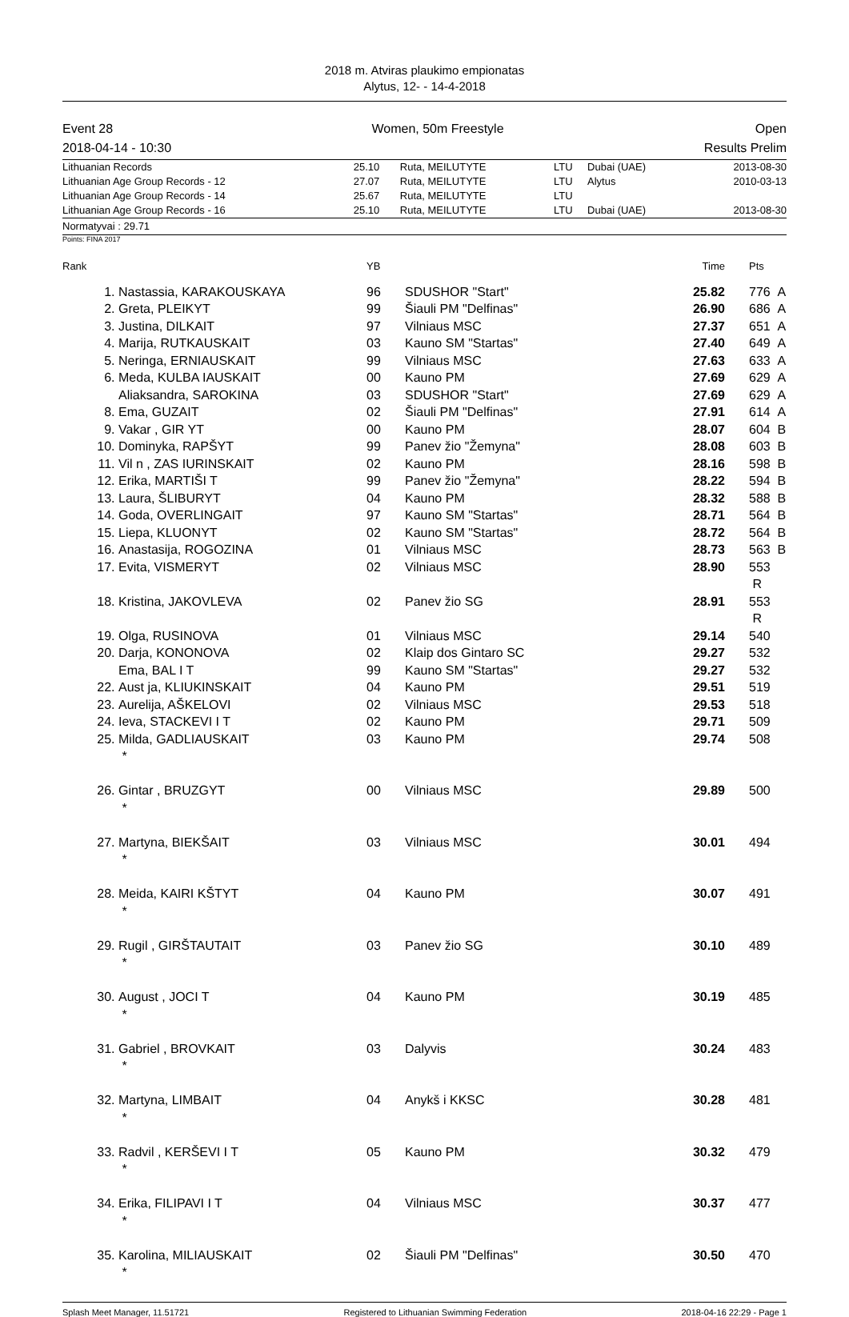2018 m. Atviras plaukimo empionatas
Alytus, 12- - 14-4-2018
Event 28
2018-04-14 - 10:30 Women, 50m Freestyle Open
Results Prelim
| Lithuanian Records | 25.10 | Ruta, MEILUTYTE | LTU | Dubai (UAE) | 2013-08-30 |
| Lithuanian Age Group Records - 12 | 27.07 | Ruta, MEILUTYTE | LTU | Alytus | 2010-03-13 |
| Lithuanian Age Group Records - 14 | 25.67 | Ruta, MEILUTYTE | LTU | | |
| Lithuanian Age Group Records - 16 | 25.10 | Ruta, MEILUTYTE | LTU | Dubai (UAE) | 2013-08-30 |
Normatyvai : 29.71
Points: FINA 2017
| Rank | | YB | | Time | | Pts |
| --- | --- | --- | --- | --- | --- | --- |
| 1. | Nastassia, KARAKOUSKAYA | 96 | SDUSHOR "Start" | 25.82 | | 776 A |
| 2. | Greta, PLEIKYT | 99 | Šiauli PM "Delfinas" | 26.90 | | 686 A |
| 3. | Justina, DILKAIT | 97 | Vilniaus MSC | 27.37 | | 651 A |
| 4. | Marija, RUTKAUSKAIT | 03 | Kauno SM "Startas" | 27.40 | | 649 A |
| 5. | Neringa, ERNIAUSKAIT | 99 | Vilniaus MSC | 27.63 | | 633 A |
| 6. | Meda, KULBA IAUSKAIT | 00 | Kauno PM | 27.69 | | 629 A |
| | Aliaksandra, SAROKINA | 03 | SDUSHOR "Start" | 27.69 | | 629 A |
| 8. | Ema, GUZAIT | 02 | Šiauli PM "Delfinas" | 27.91 | | 614 A |
| 9. | Vakar , GIR YT | 00 | Kauno PM | 28.07 | | 604 B |
| 10. | Dominyka, RAPŠYT | 99 | Panev žio "Žemyna" | 28.08 | | 603 B |
| 11. | Vil n , ZAS IURINSKAIT | 02 | Kauno PM | 28.16 | | 598 B |
| 12. | Erika, MARTIŠI T | 99 | Panev žio "Žemyna" | 28.22 | | 594 B |
| 13. | Laura, ŠLIBURYT | 04 | Kauno PM | 28.32 | | 588 B |
| 14. | Goda, OVERLINGAIT | 97 | Kauno SM "Startas" | 28.71 | | 564 B |
| 15. | Liepa, KLUONYT | 02 | Kauno SM "Startas" | 28.72 | | 564 B |
| 16. | Anastasija, ROGOZINA | 01 | Vilniaus MSC | 28.73 | | 563 B |
| 17. | Evita, VISMERYT | 02 | Vilniaus MSC | 28.90 | | 553 R |
| 18. | Kristina, JAKOVLEVA | 02 | Panev žio SG | 28.91 | | 553 R |
| 19. | Olga, RUSINOVA | 01 | Vilniaus MSC | 29.14 | | 540 |
| 20. | Darja, KONONOVA | 02 | Klaip dos Gintaro SC | 29.27 | | 532 |
| | Ema, BAL I T | 99 | Kauno SM "Startas" | 29.27 | | 532 |
| 22. | Aust ja, KLIUKINSKAIT | 04 | Kauno PM | 29.51 | | 519 |
| 23. | Aurelija, AŠKELOVI | 02 | Vilniaus MSC | 29.53 | | 518 |
| 24. | Ieva, STACKEVI I T | 02 | Kauno PM | 29.71 | | 509 |
| 25. | Milda, GADLIAUSKAIT * | 03 | Kauno PM | 29.74 | | 508 |
| 26. | Gintar , BRUZGYT * | 00 | Vilniaus MSC | 29.89 | | 500 |
| 27. | Martyna, BIEKŠAIT * | 03 | Vilniaus MSC | 30.01 | | 494 |
| 28. | Meida, KAIRI KŠTYT * | 04 | Kauno PM | 30.07 | | 491 |
| 29. | Rugil , GIRŠTAUTAIT * | 03 | Panev žio SG | 30.10 | | 489 |
| 30. | August , JOCI T * | 04 | Kauno PM | 30.19 | | 485 |
| 31. | Gabriel , BROVKAIT * | 03 | Dalyvis | 30.24 | | 483 |
| 32. | Martyna, LIMBAIT * | 04 | Anykš i KKSC | 30.28 | | 481 |
| 33. | Radvil , KERŠEVI I T * | 05 | Kauno PM | 30.32 | | 479 |
| 34. | Erika, FILIPAVI I T * | 04 | Vilniaus MSC | 30.37 | | 477 |
| 35. | Karolina, MILIAUSKAIT * | 02 | Šiauli PM "Delfinas" | 30.50 | | 470 |
Splash Meet Manager, 11.51721 Registered to Lithuanian Swimming Federation 2018-04-16 22:29 - Page 1